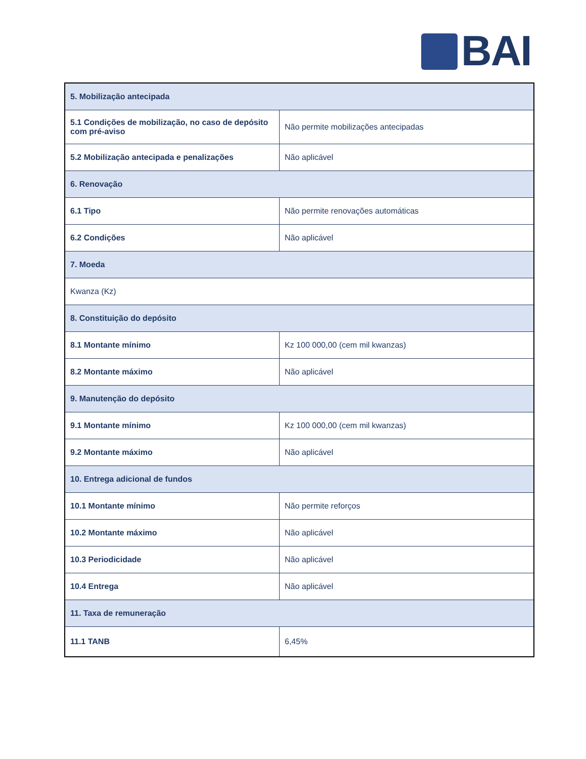BAI
| 5. Mobilização antecipada | |
| --- | --- |
| 5.1 Condições de mobilização, no caso de depósito com pré-aviso | Não permite mobilizações antecipadas |
| 5.2 Mobilização antecipada e penalizações | Não aplicável |
| 6. Renovação | |
| 6.1 Tipo | Não permite renovações automáticas |
| 6.2 Condições | Não aplicável |
| 7. Moeda | |
| Kwanza (Kz) | |
| 8. Constituição do depósito | |
| 8.1 Montante mínimo | Kz 100 000,00 (cem mil kwanzas) |
| 8.2 Montante máximo | Não aplicável |
| 9. Manutenção do depósito | |
| 9.1 Montante mínimo | Kz 100 000,00 (cem mil kwanzas) |
| 9.2 Montante máximo | Não aplicável |
| 10. Entrega adicional de fundos | |
| 10.1 Montante mínimo | Não permite reforços |
| 10.2 Montante máximo | Não aplicável |
| 10.3 Periodicidade | Não aplicável |
| 10.4 Entrega | Não aplicável |
| 11. Taxa de remuneração | |
| 11.1 TANB | 6,45% |